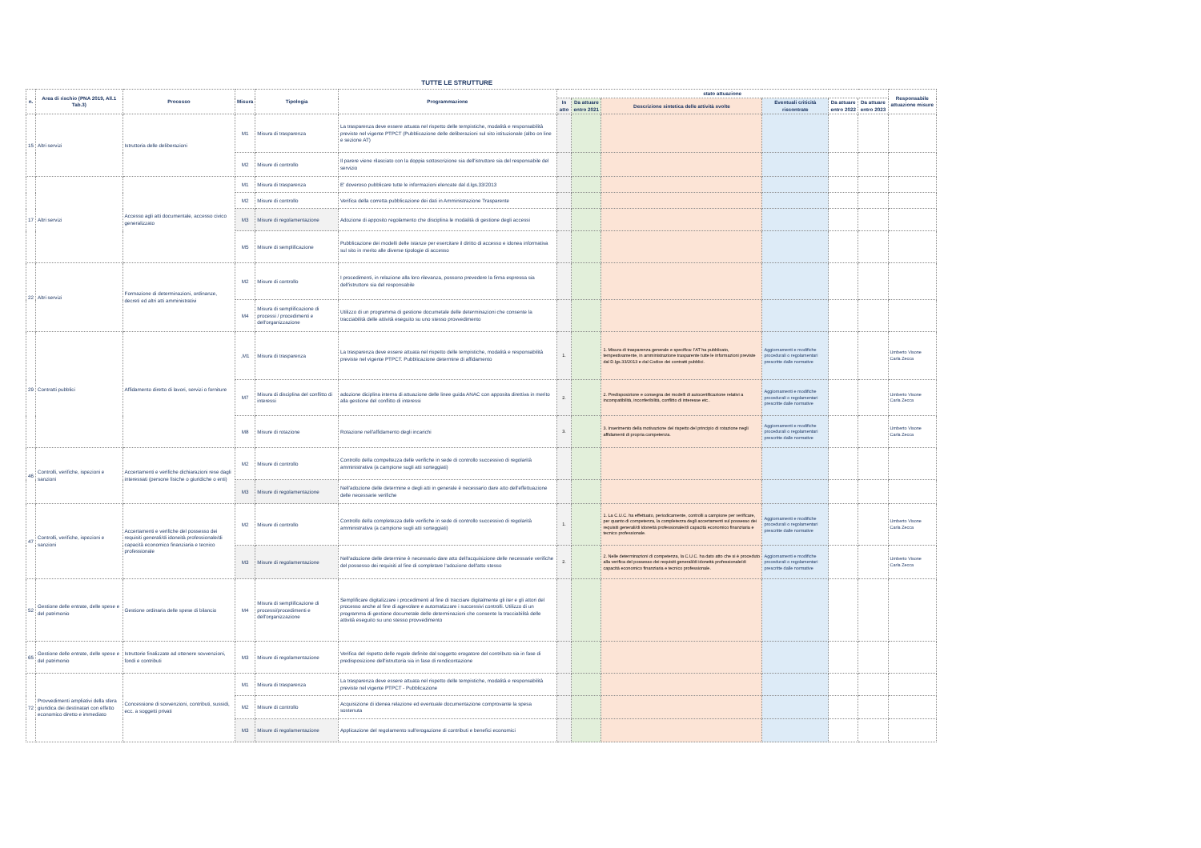| TUTTE LE STRUTTURE | | | | | | | | | | | | |
| n. | Area di rischio (PNA 2019, All.1 Tab.3) | Processo | Misura | Tipologia | Programmazione | stato attuazione | | | | | | Responsabile attuazione misure |
| | | | | | | In atto | Da attuare entro 2021 | Descrizione sintetica delle attività svolte | Eventuali criticità riscontrate | Da attuare entro 2022 | Da attuare entro 2023 | |
| 15 | Altri servizi | Istruttoria delle deliberazioni | M1 | Misura di trasparenza | La trasparenza deve essere attuata nel rispetto delle tempistiche, modalità e responsabilità previste nel vigente PTPCT (Pubblicazione delle deliberazioni sul sito istituzionale (albo on line e sezione AT) | | | | | | | |
| | | | M2 | Misure di controllo | Il parere viene rilasciato con la doppia sottoscrizione sia dell'istruttore sia del responsabile del servizio | | | | | | | |
| 17 | Altri servizi | Accesso agli atti documentale, accesso civico generalizzato | M1 | Misura di trasparenza | E' doveroso pubblicare tutte le informazioni elencate dal d.lgs.33/2013 | | | | | | | |
| | | | M2 | Misure di controllo | Verifica della corretta pubblicazione dei dati in Amministrazione Trasparente | | | | | | | |
| | | | M3 | Misure di regolamentazione | Adozione di apposito regolamento che disciplina le modalità di gestione degli accessi | | | | | | | |
| | | | M5 | Misure di semplificazione | Pubblicazione dei modelli delle istanze per esercitare il diritto di accesso e idonea informativa sul sito in merito alle diverse tipologie di accesso | | | | | | | |
| 22 | Altri servizi | Formazione di determinazioni, ordinanze, decreti ed altri atti amministrativi | M2 | Misure di controllo | I procedimenti, in relazione alla loro rilevanza, possono prevedere la firma espressa sia dell'istruttore sia del responsabile | | | | | | | |
| | | | M4 | Misura di semplificazione di processi / procedimenti e dell'organizzazione | Utilizzo di un programma di gestione documetale delle determinazioni che consente la tracciabilità delle attività eseguito su uno stesso provvedimento | | | | | | | |
| 29 | Contratti pubblici | Affidamento diretto di lavori, servizi o forniture | ,M1 | Misura di trasparenza | La trasparenza deve essere attuata nel rispetto delle tempistiche, modalità e responsabilità previste nel vigente PTPCT. Pubblicazione determine di affidamento | 1. | | 1. Misura di trasparenza generale e specifica: l'AT ha pubblicato, tempestivamente, in amministrazione trasparente tutte le informazioni previste dal D.lgs.33/2013 e dal Codice dei contratti pubblici. | Aggiornamenti e modifiche procedurali o regolamentari prescritte dalle normative | | | Umberto Visone Carla Zecca |
| | | | M7 | Misura di disciplina del conflitto di interessi | adozione diciplina interna di attuazione delle linee guida ANAC con apposita direttiva in merito alla gestione del conflitto di interessi | 2. | | 2. Predisposizione e consegna dei modelli di autocertificazione relativi a incompatibilità, inconferibilità, conflitto di interesse etc.. | Aggiornamenti e modifiche procedurali o regolamentari prescritte dalle normative | | | Umberto Visone Carla Zecca |
| | | | M8 | Misure di rotazione | Rotazione nell'affidamento degli incarichi | 3. | | 3. Inserimento della motivazione del rispetto del principio di rotazione negli affidamenti di propria competenza. | Aggiornamenti e modifiche procedurali o regolamentari prescritte dalle normative | | | Umberto Visone Carla Zecca |
| 46 | Controlli, verifiche, ispezioni e sanzioni | Accertamenti e verifiche dichiarazioni rese dagli interessati (persone fisiche o giuridiche o enti) | M2 | Misure di controllo | Controllo della compeltezza delle verifiche in sede di controllo successivo di regolarità amministrativa (a campione sugli atti sorteggiati) | | | | | | | |
| | | | M3 | Misure di regolamentazione | Nell'adozione delle determine e degli atti in generale è necessario dare atto dell'effettuazione delle necessarie verifiche | | | | | | | |
| 47 | Controlli, verifiche, ispezioni e sanzioni | Accertamenti e verifiche del possesso dei requisiti generali/di idoneità professionale/di capacità economico finanziaria e tecnico professionale | M2 | Misure di controllo | Controllo della completezza delle verifiche in sede di controllo successivo di regolarità amministrativa (a campione sugli atti sorteggiati) | 1. | | 1. La C.U.C. ha effettuato, periodicamente, controlli a campione per verificare, per quanto di competenza, la completezza degli accertamenti sul possesso dei requisiti generali/di idoneità professionale/di capacità economico finanziaria e tecnico professionale. | Aggiornamenti e modifiche procedurali o regolamentari prescritte dalle normative | | | Umberto Visone Carla Zecca |
| | | | M3 | Misure di regolamentazione | Nell'adozione delle determine è necessario dare atto dell'acquisizione delle necessarie verifiche del possesso dei requisiti al fine di completare l'adozione dell'atto stesso | 2. | | 2. Nelle determinazioni di competenza, la C.U.C. ha dato atto che si è proceduto alla verifica del possesso dei requisiti generali/di idoneità professionale/di capacità economico finanziaria e tecnico professionale. | Aggiornamenti e modifiche procedurali o regolamentari prescritte dalle normative | | | Umberto Visone Carla Zecca |
| 52 | Gestione delle entrate, delle spese e del patrimonio | Gestione ordinaria delle spese di bilancio | M4 | Misura di semplificazione di processi/procedimenti e dell'organizzazione | Semplificare digitalizzare i procedimenti al fine di tracciare digitalmente gli iter e gli attori del processo anche al fine di agevolare e automatizzare i successivi controlli. Utilizzo di un programma di gestione documetale delle determinazioni che consente la tracciabilità delle attività eseguito su uno stesso provvedimento | | | | | | | |
| 65 | Gestione delle entrate, delle spese e del patrimonio | Istruttorie finalizzate ad ottenere sovvenzioni, fondi e contributi | M3 | Misure di regolamentazione | Verifica del rispetto delle regole definite dal soggetto erogatore del contributo sia in fase di predisposizione dell'istruttoria sia in fase di rendicontazione | | | | | | | |
| 72 | Provvedimenti ampliativi della sfera giuridica dei destinatari con effetto economico diretto e immediato | Concessione di sovvenzioni, contributi, sussidi, ecc. a soggetti privati | M1 | Misura di trasparenza | La trasparenza deve essere attuata nel rispetto delle tempistiche, modalità e responsabilità previste nel vigente PTPCT - Pubblicazione | | | | | | | |
| | | | M2 | Misure di controllo | Acquisizione di idenea relazione ed eventuale documentazione comprovante la spesa sostenuta | | | | | | | |
| | | | M3 | Misure di regolamentazione | Applicazione del regolamento sull'erogazione di contributi e benefici economici | | | | | | | |